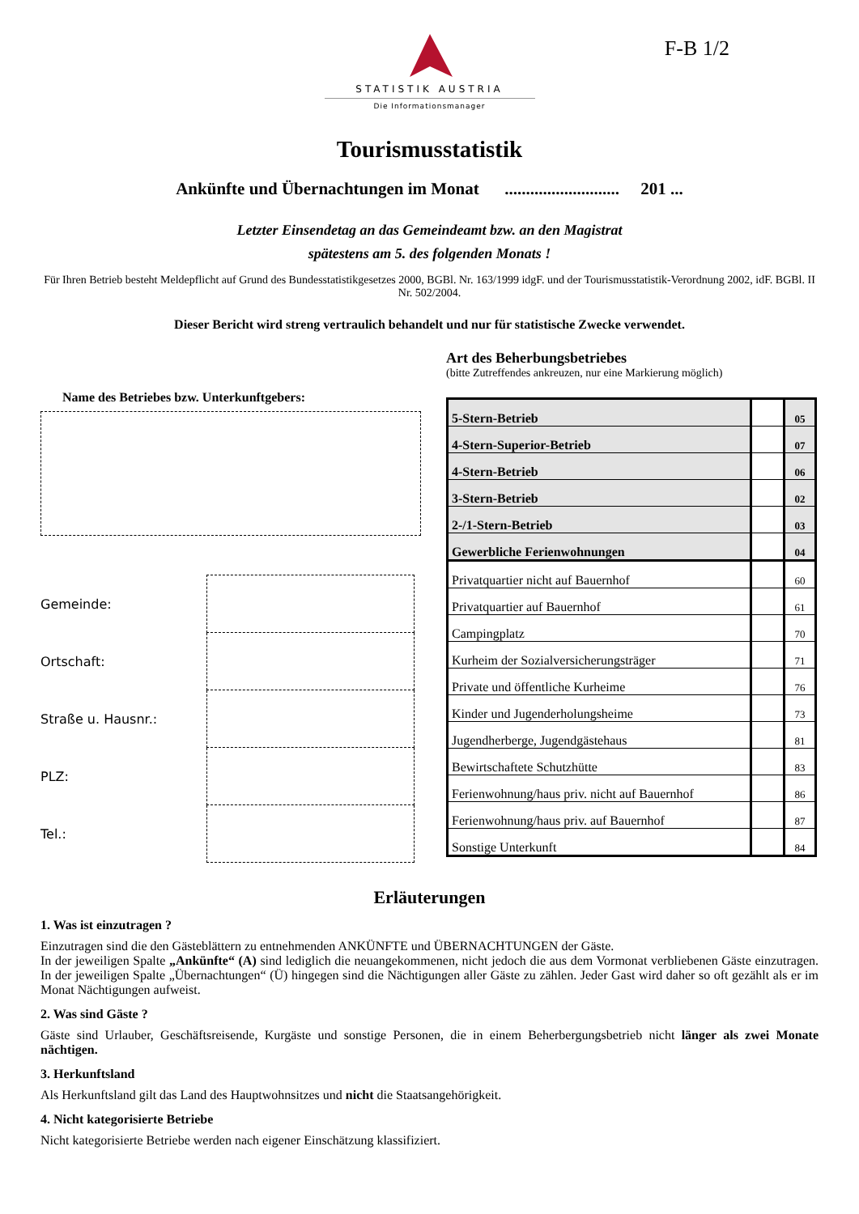F-B 1/2
STATISTIK AUSTRIA
Die Informationsmanager
Tourismusstatistik
Ankünfte und Übernachtungen im Monat ........................... 201 ...
Letzter Einsendetag an das Gemeindeamt bzw. an den Magistrat
spätestens am 5. des folgenden Monats !
Für Ihren Betrieb besteht Meldepflicht auf Grund des Bundesstatistikgesetzes 2000, BGBl. Nr. 163/1999 idgF. und der Tourismusstatistik-Verordnung 2002, idF. BGBl. II Nr. 502/2004.
Dieser Bericht wird streng vertraulich behandelt und nur für statistische Zwecke verwendet.
Name des Betriebes bzw. Unterkunftgebers:
Gemeinde:
Ortschaft:
Straße u. Hausnr.:
PLZ:
Tel.:
Art des Beherbungsbetriebes
(bitte Zutreffendes ankreuzen, nur eine Markierung möglich)
| 5-Stern-Betrieb | | 05 |
| 4-Stern-Superior-Betrieb | | 07 |
| 4-Stern-Betrieb | | 06 |
| 3-Stern-Betrieb | | 02 |
| 2-/1-Stern-Betrieb | | 03 |
| Gewerbliche Ferienwohnungen | | 04 |
| Privatquartier nicht auf Bauernhof | | 60 |
| Privatquartier auf Bauernhof | | 61 |
| Campingplatz | | 70 |
| Kurheim der Sozialversicherungsträger | | 71 |
| Private und öffentliche Kurheime | | 76 |
| Kinder und Jugenderholungsheime | | 73 |
| Jugendherberge, Jugendgästehaus | | 81 |
| Bewirtschaftete Schutzhütte | | 83 |
| Ferienwohnung/haus priv. nicht auf Bauernhof | | 86 |
| Ferienwohnung/haus priv. auf Bauernhof | | 87 |
| Sonstige Unterkunft | | 84 |
Erläuterungen
1. Was ist einzutragen ?
Einzutragen sind die den Gästeblättern zu entnehmenden ANKÜNFTE und ÜBERNACHTUNGEN der Gäste.
In der jeweiligen Spalte „Ankünfte“ (A) sind lediglich die neuangekommenen, nicht jedoch die aus dem Vormonat verbliebenen Gäste einzutragen. In der jeweiligen Spalte „Übernachtungen“ (Ü) hingegen sind die Nächtigungen aller Gäste zu zählen. Jeder Gast wird daher so oft gezählt als er im Monat Nächtigungen aufweist.
2. Was sind Gäste ?
Gäste sind Urlauber, Geschäftsreisende, Kurgäste und sonstige Personen, die in einem Beherbergungsbetrieb nicht länger als zwei Monate nächtigen.
3. Herkunftsland
Als Herkunftsland gilt das Land des Hauptwohnsitzes und nicht die Staatsangehörigkeit.
4. Nicht kategorisierte Betriebe
Nicht kategorisierte Betriebe werden nach eigener Einschätzung klassifiziert.